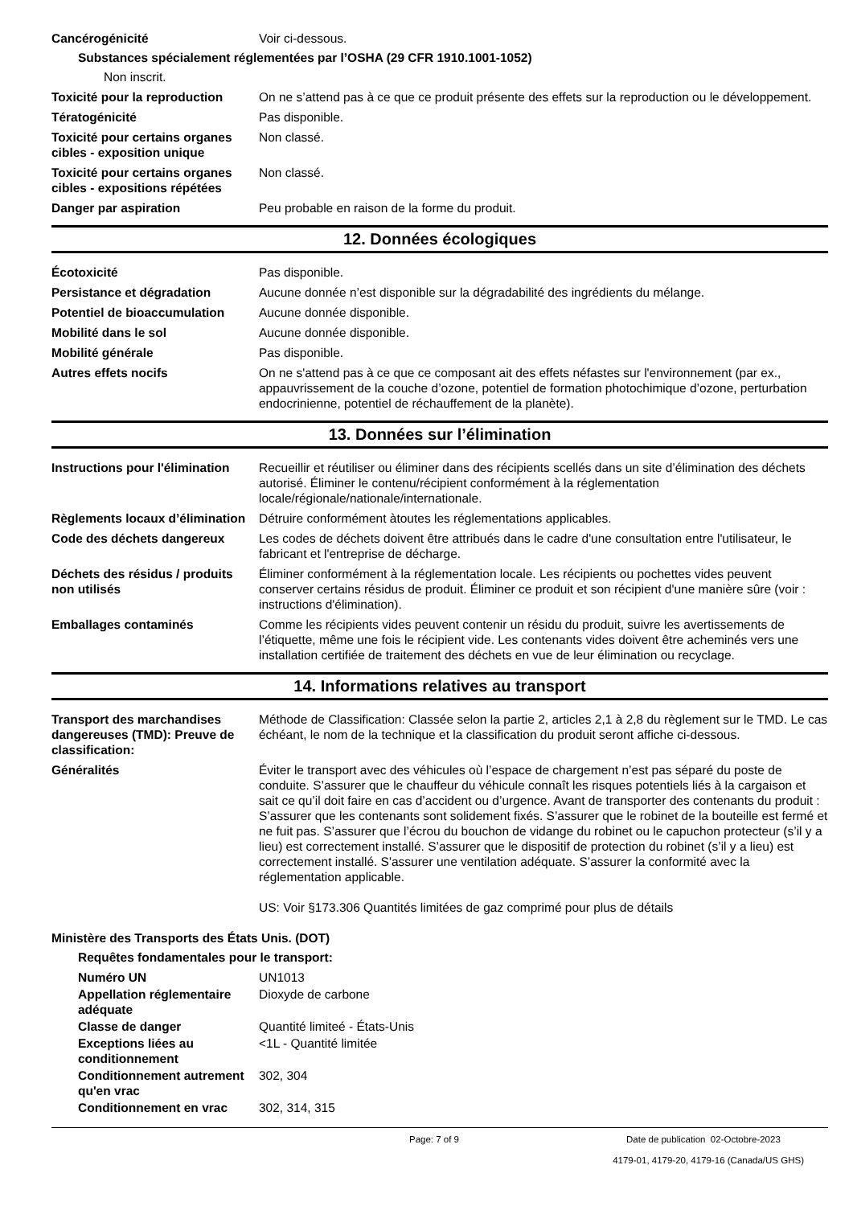Cancérogénicité Voir ci-dessous.
Substances spécialement réglementées par l’OSHA (29 CFR 1910.1001-1052)
Non inscrit.
Toxicité pour la reproduction
On ne s’attend pas à ce que ce produit présente des effets sur la reproduction ou le développement.
Tératogénicité Pas disponible.
Toxicité pour certains organes cibles - exposition unique
Non classé.
Toxicité pour certains organes cibles - expositions répétées
Non classé.
Danger par aspiration Peu probable en raison de la forme du produit.
12. Données écologiques
Écotoxicité Pas disponible.
Persistance et dégradation Aucune donnée n’est disponible sur la dégradabilité des ingrédients du mélange.
Potentiel de bioaccumulation
Aucune donnée disponible.
Mobilité dans le sol Aucune donnée disponible.
Mobilité générale Pas disponible.
Autres effets nocifs On ne s'attend pas à ce que ce composant ait des effets néfastes sur l'environnement (par ex., appauvrissement de la couche d’ozone, potentiel de formation photochimique d’ozone, perturbation endocrinienne, potentiel de réchauffement de la planète).
13. Données sur l’élimination
Instructions pour l'élimination
Recueillir et réutiliser ou éliminer dans des récipients scellés dans un site d’élimination des déchets autorisé. Éliminer le contenu/récipient conformément à la réglementation locale/régionale/nationale/internationale.
Règlements locaux d’élimination
Détruire conformément àtoutes les réglementations applicables.
Code des déchets dangereux Les codes de déchets doivent être attribués dans le cadre d'une consultation entre l'utilisateur, le fabricant et l'entreprise de décharge.
Déchets des résidus / produits non utilisés
Éliminer conformément à la réglementation locale. Les récipients ou pochettes vides peuvent conserver certains résidus de produit. Éliminer ce produit et son récipient d'une manière sûre (voir : instructions d'élimination).
Emballages contaminés Comme les récipients vides peuvent contenir un résidu du produit, suivre les avertissements de l’étiquette, même une fois le récipient vide. Les contenants vides doivent être acheminés vers une installation certifiée de traitement des déchets en vue de leur élimination ou recyclage.
14. Informations relatives au transport
Transport des marchandises dangereuses (TMD): Preuve de classification:
Méthode de Classification: Classée selon la partie 2, articles 2,1 à 2,8 du règlement sur le TMD. Le cas échéant, le nom de la technique et la classification du produit seront affiche ci-dessous.
Généralités Éviter le transport avec des véhicules où l’espace de chargement n’est pas séparé du poste de conduite. S’assurer que le chauffeur du véhicule connaît les risques potentiels liés à la cargaison et sait ce qu’il doit faire en cas d’accident ou d’urgence. Avant de transporter des contenants du produit : S’assurer que les contenants sont solidement fixés. S’assurer que le robinet de la bouteille est fermé et ne fuit pas. S’assurer que l’écrou du bouchon de vidange du robinet ou le capuchon protecteur (s’il y a lieu) est correctement installé. S’assurer que le dispositif de protection du robinet (s’il y a lieu) est correctement installé. S'assurer une ventilation adéquate. S’assurer la conformité avec la réglementation applicable.
US: Voir §173.306 Quantités limitées de gaz comprimé pour plus de détails
Ministère des Transports des États Unis. (DOT)
Requêtes fondamentales pour le transport:
Numéro UN UN1013
Appellation réglementaire adéquate
Dioxyde de carbone
Classe de danger Quantité limiteé - États-Unis
Exceptions liées au conditionnement
<1L - Quantité limitée
Conditionnement autrement qu'en vrac
302, 304
Conditionnement en vrac 302, 314, 315
Page: 7 of 9 Date de publication 02-Octobre-2023
4179-01, 4179-20, 4179-16 (Canada/US GHS)